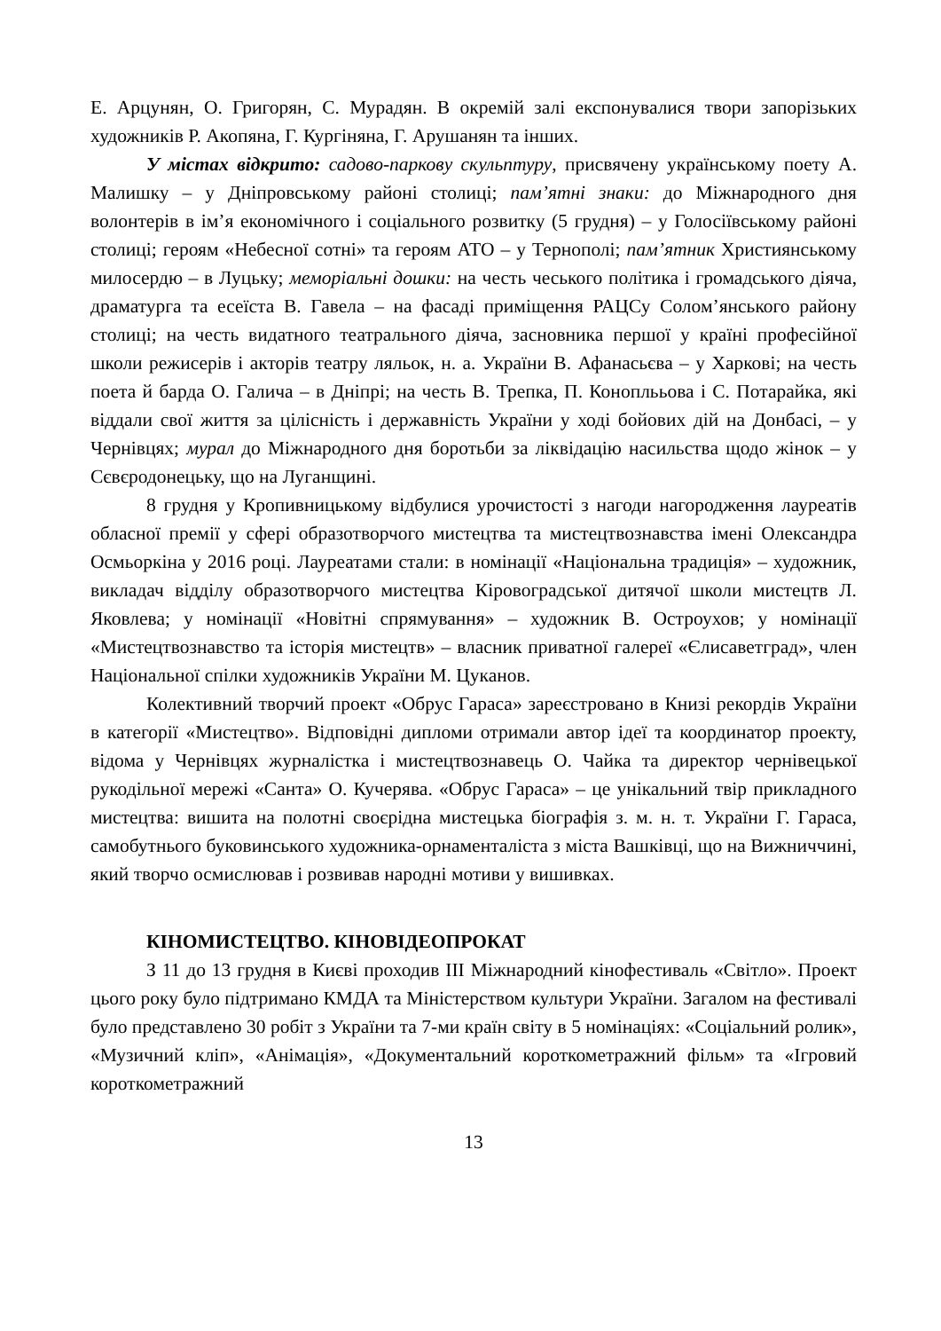Е. Арцунян, О. Григорян, С. Мурадян. В окремій залі експонувалися твори запорізьких художників Р. Акопяна, Г. Кургіняна, Г. Арушанян та інших.
У містах відкрито: садово-паркову скульптуру, присвячену українському поету А. Малишку – у Дніпровському районі столиці; пам’ятні знаки: до Міжнародного дня волонтерів в ім’я економічного і соціального розвитку (5 грудня) – у Голосіївському районі столиці; героям «Небесної сотні» та героям АТО – у Тернополі; пам’ятник Християнському милосердю – в Луцьку; меморіальні дошки: на честь чеського політика і громадського діяча, драматурга та есеїста В. Гавела – на фасаді приміщення РАЦСу Солом’янського району столиці; на честь видатного театрального діяча, засновника першої у країні професійної школи режисерів і акторів театру ляльок, н. а. України В. Афанасьєва – у Харкові; на честь поета й барда О. Галича – в Дніпрі; на честь В. Трепка, П. Коноплььова і С. Потарайка, які віддали свої життя за цілісність і державність України у ході бойових дій на Донбасі, – у Чернівцях; мурал до Міжнародного дня боротьби за ліквідацію насильства щодо жінок – у Сєвєродонецьку, що на Луганщині.
8 грудня у Кропивницькому відбулися урочистості з нагоди нагородження лауреатів обласної премії у сфері образотворчого мистецтва та мистецтвознавства імені Олександра Осмьоркіна у 2016 році. Лауреатами стали: в номінації «Національна традиція» – художник, викладач відділу образотворчого мистецтва Кіровоградської дитячої школи мистецтв Л. Яковлева; у номінації «Новітні спрямування» – художник В. Остроухов; у номінації «Мистецтвознавство та історія мистецтв» – власник приватної галереї «Єлисаветград», член Національної спілки художників України М. Цуканов.
Колективний творчий проект «Обрус Гараса» зареєстровано в Книзі рекордів України в категорії «Мистецтво». Відповідні дипломи отримали автор ідеї та координатор проекту, відома у Чернівцях журналістка і мистецтвознавець О. Чайка та директор чернівецької рукодільної мережі «Санта» О. Кучерява. «Обрус Гараса» – це унікальний твір прикладного мистецтва: вишита на полотні своєрідна мистецька біографія з. м. н. т. України Г. Гараса, самобутнього буковинського художника-орнаменталіста з міста Вашківці, що на Вижниччині, який творчо осмислював і розвивав народні мотиви у вишивках.
КІНОМИСТЕЦТВО. КІНОВІДЕОПРОКАТ
З 11 до 13 грудня в Києві проходив ІІІ Міжнародний кінофестиваль «Світло». Проект цього року було підтримано КМДА та Міністерством культури України. Загалом на фестивалі було представлено 30 робіт з України та 7-ми країн світу в 5 номінаціях: «Соціальний ролик», «Музичний кліп», «Анімація», «Документальний короткометражний фільм» та «Ігровий короткометражний
13